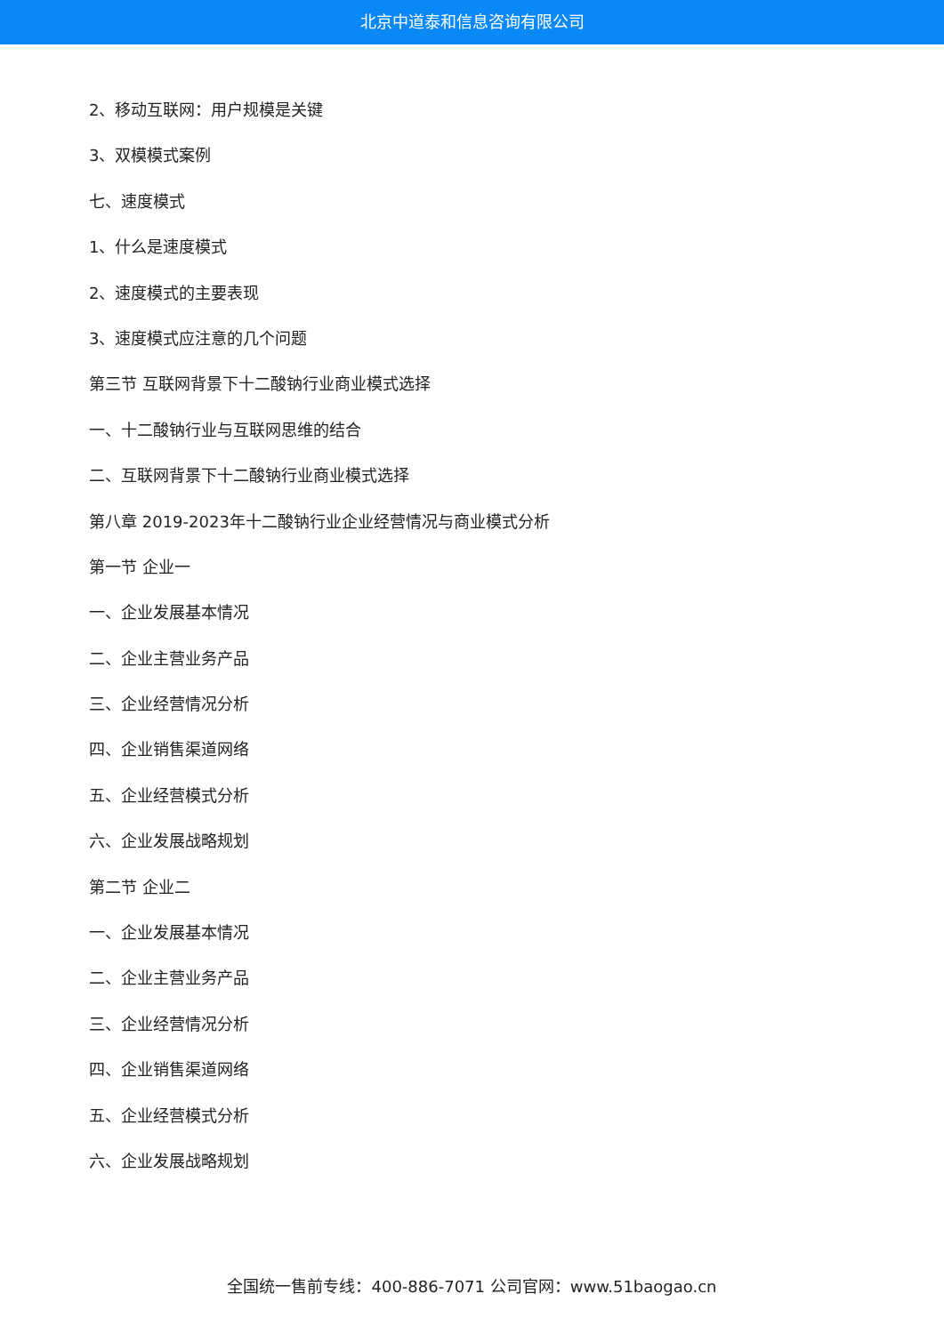北京中道泰和信息咨询有限公司
2、移动互联网：用户规模是关键
3、双模模式案例
七、速度模式
1、什么是速度模式
2、速度模式的主要表现
3、速度模式应注意的几个问题
第三节 互联网背景下十二酸钠行业商业模式选择
一、十二酸钠行业与互联网思维的结合
二、互联网背景下十二酸钠行业商业模式选择
第八章 2019-2023年十二酸钠行业企业经营情况与商业模式分析
第一节 企业一
一、企业发展基本情况
二、企业主营业务产品
三、企业经营情况分析
四、企业销售渠道网络
五、企业经营模式分析
六、企业发展战略规划
第二节 企业二
一、企业发展基本情况
二、企业主营业务产品
三、企业经营情况分析
四、企业销售渠道网络
五、企业经营模式分析
六、企业发展战略规划
全国统一售前专线：400-886-7071 公司官网：www.51baogao.cn